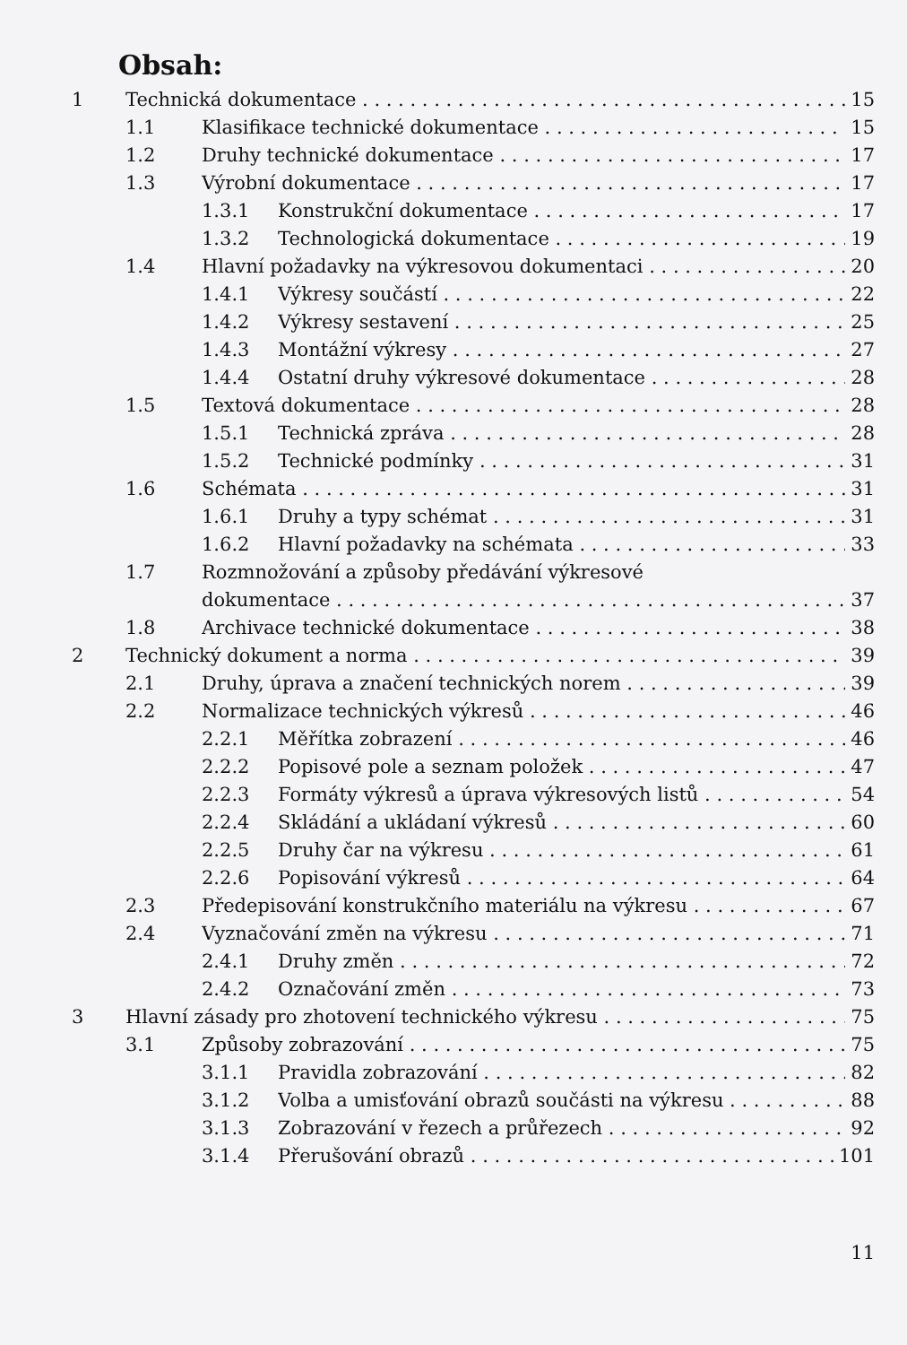Obsah:
1 Technická dokumentace 15
1.1 Klasifikace technické dokumentace 15
1.2 Druhy technické dokumentace 17
1.3 Výrobní dokumentace 17
1.3.1 Konstrukční dokumentace 17
1.3.2 Technologická dokumentace 19
1.4 Hlavní požadavky na výkresovou dokumentaci 20
1.4.1 Výkresy součástí 22
1.4.2 Výkresy sestavení 25
1.4.3 Montážní výkresy 27
1.4.4 Ostatní druhy výkresové dokumentace 28
1.5 Textová dokumentace 28
1.5.1 Technická zpráva 28
1.5.2 Technické podmínky 31
1.6 Schémata 31
1.6.1 Druhy a typy schémat 31
1.6.2 Hlavní požadavky na schémata 33
1.7 Rozmnožování a způsoby předávání výkresové
dokumentace 37
1.8 Archivace technické dokumentace 38
2 Technický dokument a norma 39
2.1 Druhy, úprava a značení technických norem 39
2.2 Normalizace technických výkresů 46
2.2.1 Měřítka zobrazení 46
2.2.2 Popisové pole a seznam položek 47
2.2.3 Formáty výkresů a úprava výkresových listů 54
2.2.4 Skládání a ukládaní výkresů 60
2.2.5 Druhy čar na výkresu 61
2.2.6 Popisování výkresů 64
2.3 Předepisování konstrukčního materiálu na výkresu 67
2.4 Vyznačování změn na výkresu 71
2.4.1 Druhy změn 72
2.4.2 Označování změn 73
3 Hlavní zásady pro zhotovení technického výkresu 75
3.1 Způsoby zobrazování 75
3.1.1 Pravidla zobrazování 82
3.1.2 Volba a umisťování obrazů součásti na výkresu 88
3.1.3 Zobrazování v řezech a průřezech 92
3.1.4 Přerušování obrazů 101
11